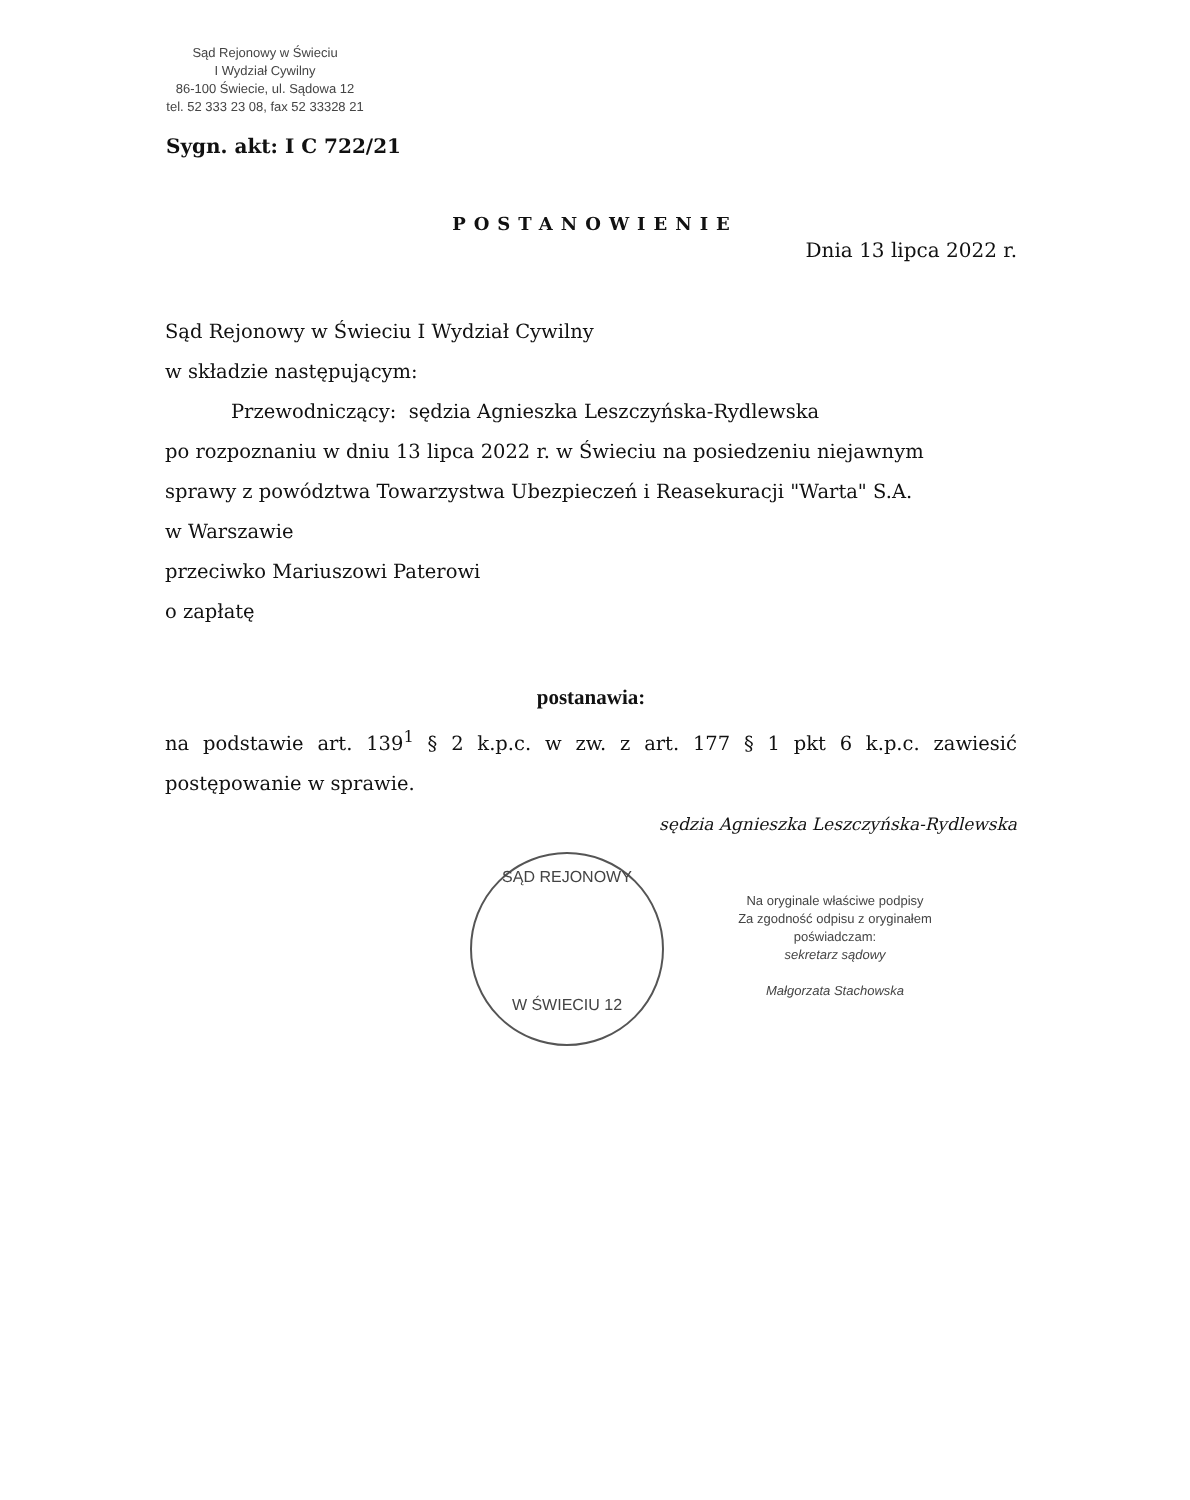Sąd Rejonowy w Świeciu
I Wydział Cywilny
86-100 Świecie, ul. Sądowa 12
tel. 52 333 23 08, fax 52 33328 21
Sygn. akt: I C 722/21
POSTANOWIENIE
Dnia 13 lipca 2022 r.
Sąd Rejonowy w Świeciu I Wydział Cywilny
w składzie następującym:
Przewodniczący: sędzia Agnieszka Leszczyńska-Rydlewska
po rozpoznaniu w dniu 13 lipca 2022 r. w Świeciu na posiedzeniu niejawnym
sprawy z powództwa Towarzystwa Ubezpieczeń i Reasekuracji "Warta" S.A.
w Warszawie
przeciwko Mariuszowi Paterowi
o zapłatę
postanawia:
na podstawie art. 139<sup>1</sup> § 2 k.p.c. w zw. z art. 177 § 1 pkt 6 k.p.c. zawiesić postępowanie w sprawie.
sędzia Agnieszka Leszczyńska-Rydlewska
SĄD REJONOWY
W ŚWIECIU 12
Na oryginale właściwe podpisy
Za zgodność odpisu z oryginałem poświadczam:
sekretarz sądowy
Małgorzata Stachowska